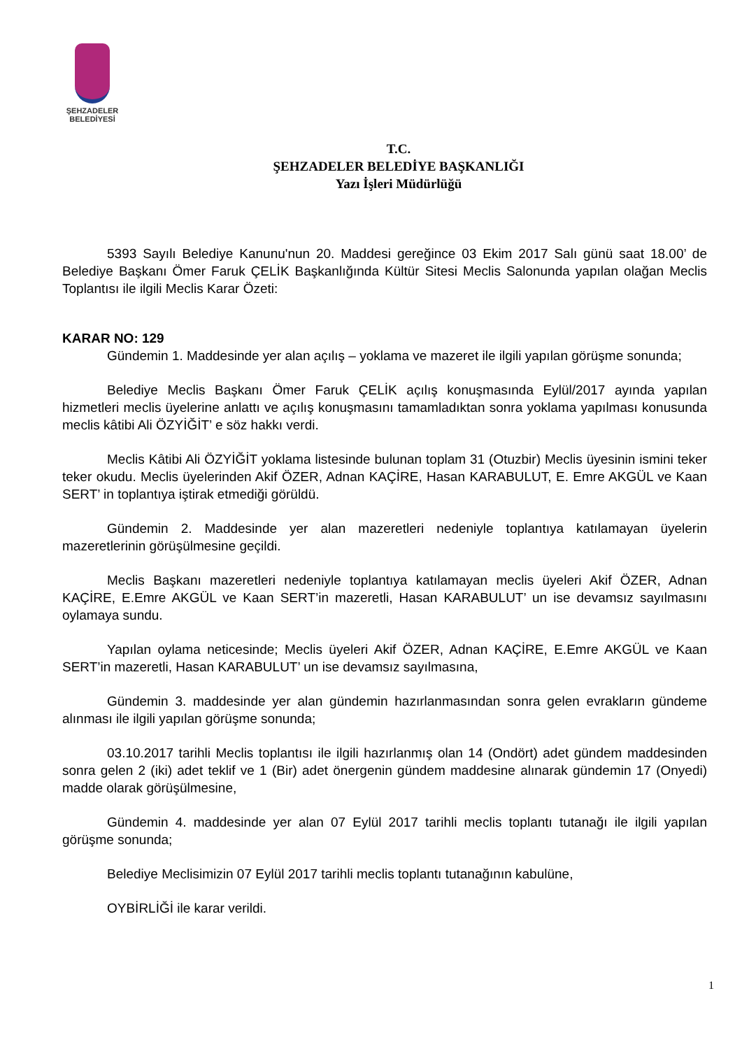ŞEHZADELER
BELEDİYESİ
T.C.
ŞEHZADELER BELEDİYE BAŞKANLIĞI
Yazı İşleri Müdürlüğü
5393 Sayılı Belediye Kanunu'nun 20. Maddesi gereğince 03 Ekim 2017 Salı günü saat 18.00’ de Belediye Başkanı Ömer Faruk ÇELİK Başkanlığında Kültür Sitesi Meclis Salonunda yapılan olağan Meclis Toplantısı ile ilgili Meclis Karar Özeti:
KARAR NO: 129
Gündemin 1. Maddesinde yer alan açılış – yoklama ve mazeret ile ilgili yapılan görüşme sonunda;
Belediye Meclis Başkanı Ömer Faruk ÇELİK açılış konuşmasında Eylül/2017 ayında yapılan hizmetleri meclis üyelerine anlattı ve açılış konuşmasını tamamladıktan sonra yoklama yapılması konusunda meclis kâtibi Ali ÖZYİĞİT’ e söz hakkı verdi.
Meclis Kâtibi Ali ÖZYİĞİT yoklama listesinde bulunan toplam 31 (Otuzbir) Meclis üyesinin ismini teker teker okudu. Meclis üyelerinden Akif ÖZER, Adnan KAÇİRE, Hasan KARABULUT, E. Emre AKGÜL ve Kaan SERT’ in toplantıya iştirak etmediği görüldü.
Gündemin 2. Maddesinde yer alan mazeretleri nedeniyle toplantıya katılamayan üyelerin mazeretlerinin görüşülmesine geçildi.
Meclis Başkanı mazeretleri nedeniyle toplantıya katılamayan meclis üyeleri Akif ÖZER, Adnan KAÇİRE, E.Emre AKGÜL ve Kaan SERT’in mazeretli, Hasan KARABULUT’ un ise devamsız sayılmasını oylamaya sundu.
Yapılan oylama neticesinde; Meclis üyeleri Akif ÖZER, Adnan KAÇİRE, E.Emre AKGÜL ve Kaan SERT’in mazeretli, Hasan KARABULUT’ un ise devamsız sayılmasına,
Gündemin 3. maddesinde yer alan gündemin hazırlanmasından sonra gelen evrakların gündeme alınması ile ilgili yapılan görüşme sonunda;
03.10.2017 tarihli Meclis toplantısı ile ilgili hazırlanmış olan 14 (Ondört) adet gündem maddesinden sonra gelen 2 (iki) adet teklif ve 1 (Bir) adet önergenin gündem maddesine alınarak gündemin 17 (Onyedi) madde olarak görüşülmesine,
Gündemin 4. maddesinde yer alan 07 Eylül 2017 tarihli meclis toplantı tutanağı ile ilgili yapılan görüşme sonunda;
Belediye Meclisimizin 07 Eylül 2017 tarihli meclis toplantı tutanağının kabulüne,
OYBİRLİĞİ ile karar verildi.
1